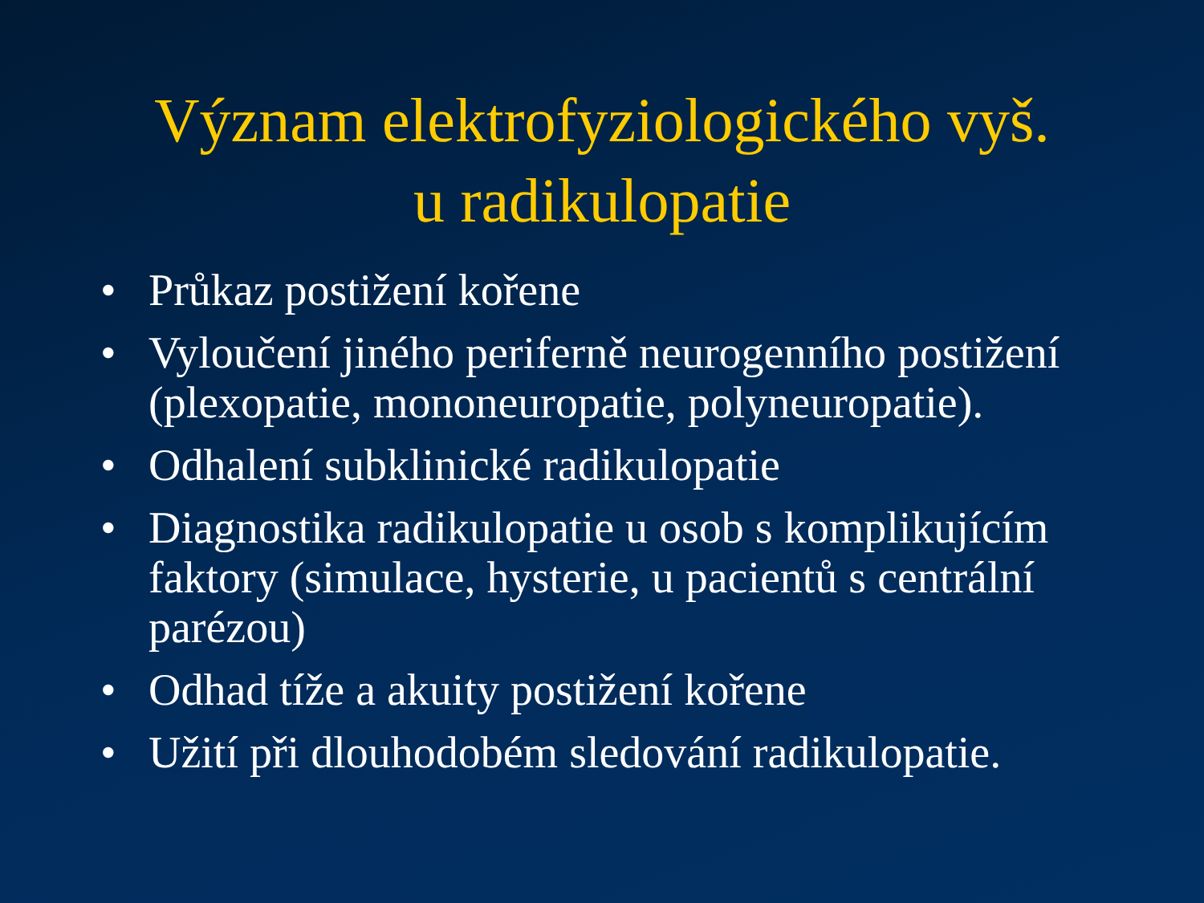Význam elektrofyziologického vyš.
u radikulopatie
• Průkaz postižení kořene
• Vyloučení jiného periferně neurogenního postižení (plexopatie, mononeuropatie, polyneuropatie).
• Odhalení subklinické radikulopatie
• Diagnostika radikulopatie u osob s komplikujícím faktory (simulace, hysterie, u pacientů s centrální parézou)
• Odhad tíže a akuity postižení kořene
• Užití při dlouhodobém sledování radikulopatie.